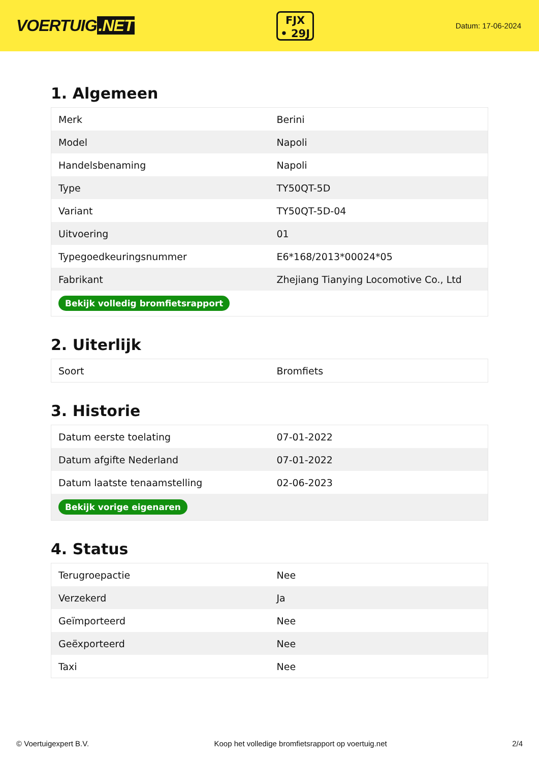VOERTUIG.NET
FJX
• 29J
Datum: 17-06-2024
1. Algemeen
| Merk | Berini |
| Model | Napoli |
| Handelsbenaming | Napoli |
| Type | TY50QT-5D |
| Variant | TY50QT-5D-04 |
| Uitvoering | 01 |
| Typegoedkeuringsnummer | E6*168/2013*00024*05 |
| Fabrikant | Zhejiang Tianying Locomotive Co., Ltd |
| Bekijk volledig bromfietsrapport | |
2. Uiterlijk
| Soort | Bromfiets |
3. Historie
| Datum eerste toelating | 07-01-2022 |
| Datum afgifte Nederland | 07-01-2022 |
| Datum laatste tenaamstelling | 02-06-2023 |
| Bekijk vorige eigenaren | |
4. Status
| Terugroepactie | Nee |
| Verzekerd | Ja |
| Geïmporteerd | Nee |
| Geëxporteerd | Nee |
| Taxi | Nee |
© Voertuigexpert B.V. Koop het volledige bromfietsrapport op voertuig.net 2/4